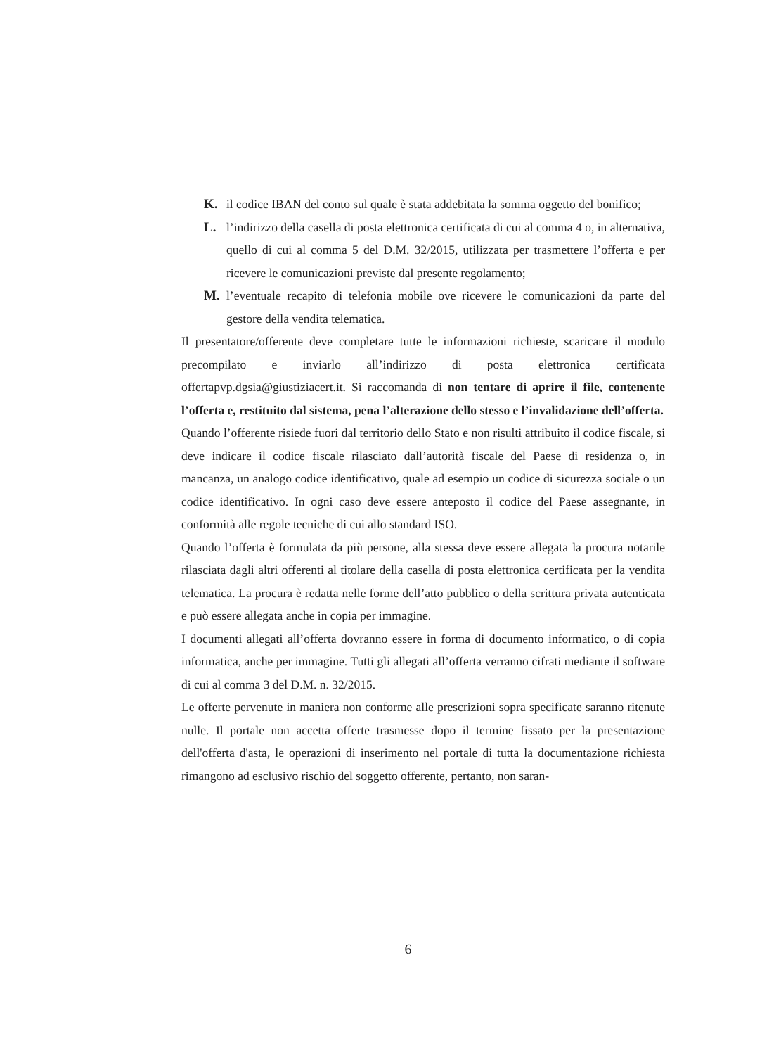K. il codice IBAN del conto sul quale è stata addebitata la somma oggetto del bonifico;
L. l’indirizzo della casella di posta elettronica certificata di cui al comma 4 o, in alternativa, quello di cui al comma 5 del D.M. 32/2015, utilizzata per trasmettere l’offerta e per ricevere le comunicazioni previste dal presente regolamento;
M. l’eventuale recapito di telefonia mobile ove ricevere le comunicazioni da parte del gestore della vendita telematica.
Il presentatore/offerente deve completare tutte le informazioni richieste, scaricare il modulo precompilato e inviarlo all’indirizzo di posta elettronica certificata offertapvp.dgsia@giustiziacert.it. Si raccomanda di non tentare di aprire il file, contenente l’offerta e, restituito dal sistema, pena l’alterazione dello stesso e l’invalidazione dell’offerta.
Quando l’offerente risiede fuori dal territorio dello Stato e non risulti attribuito il codice fiscale, si deve indicare il codice fiscale rilasciato dall’autorità fiscale del Paese di residenza o, in mancanza, un analogo codice identificativo, quale ad esempio un codice di sicurezza sociale o un codice identificativo. In ogni caso deve essere anteposto il codice del Paese assegnante, in conformità alle regole tecniche di cui allo standard ISO.
Quando l’offerta è formulata da più persone, alla stessa deve essere allegata la procura notarile rilasciata dagli altri offerenti al titolare della casella di posta elettronica certificata per la vendita telematica. La procura è redatta nelle forme dell’atto pubblico o della scrittura privata autenticata e può essere allegata anche in copia per immagine.
I documenti allegati all’offerta dovranno essere in forma di documento informatico, o di copia informatica, anche per immagine. Tutti gli allegati all’offerta verranno cifrati mediante il software di cui al comma 3 del D.M. n. 32/2015.
Le offerte pervenute in maniera non conforme alle prescrizioni sopra specificate saranno ritenute nulle. Il portale non accetta offerte trasmesse dopo il termine fissato per la presentazione dell'offerta d'asta, le operazioni di inserimento nel portale di tutta la documentazione richiesta rimangono ad esclusivo rischio del soggetto offerente, pertanto, non saran-
6